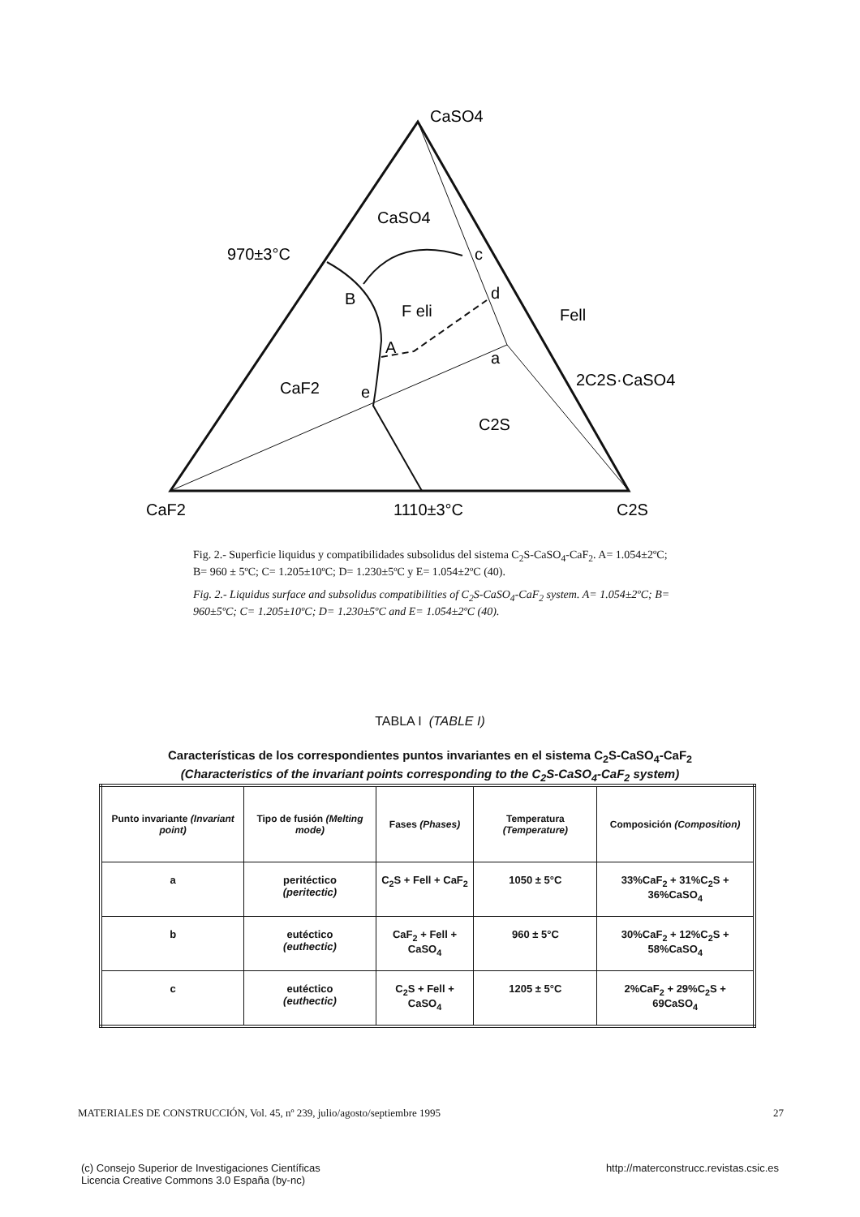CaSO4
CaSO4
970±3°C
c
B
F eli
d
Fell
A
a
2C2S·CaSO4
CaF2
e
C2S
CaF2
1110±3°C
C2S
Fig. 2.- Superficie liquidus y compatibilidades subsolidus del sistema C<sub>2</sub>S-CaSO<sub>4</sub>-CaF<sub>2</sub>. A= 1.054±2ºC; B= 960 ± 5ºC; C= 1.205±10ºC; D= 1.230±5ºC y E= 1.054±2ºC (40).
Fig. 2.- Liquidus surface and subsolidus compatibilities of C<sub>2</sub>S-CaSO<sub>4</sub>-CaF<sub>2</sub> system. A= 1.054±2ºC; B= 960±5ºC; C= 1.205±10ºC; D= 1.230±5ºC and E= 1.054±2ºC (40).
TABLA I (TABLE I)
Características de los correspondientes puntos invariantes en el sistema C<sub>2</sub>S-CaSO<sub>4</sub>-CaF<sub>2</sub>
(Characteristics of the invariant points corresponding to the C<sub>2</sub>S-CaSO<sub>4</sub>-CaF<sub>2</sub> system)
| Punto invariante (Invariant point) | Tipo de fusión (Melting mode) | Fases (Phases) | Temperatura (Temperature) | Composición (Composition) |
| --- | --- | --- | --- | --- |
| a | peritéctico (peritectic) | C<sub>2</sub>S + Fell + CaF<sub>2</sub> | 1050 ± 5°C | 33%CaF<sub>2</sub> + 31%C<sub>2</sub>S + 36%CaSO<sub>4</sub> |
| b | eutéctico (euthectic) | CaF<sub>2</sub> + Fell + CaSO<sub>4</sub> | 960 ± 5°C | 30%CaF<sub>2</sub> + 12%C<sub>2</sub>S + 58%CaSO<sub>4</sub> |
| c | eutéctico (euthectic) | C<sub>2</sub>S + Fell + CaSO<sub>4</sub> | 1205 ± 5°C | 2%CaF<sub>2</sub> + 29%C<sub>2</sub>S + 69CaSO<sub>4</sub> |
MATERIALES DE CONSTRUCCIÓN, Vol. 45, nº 239, julio/agosto/septiembre 1995 27
(c) Consejo Superior de Investigaciones Científicas
Licencia Creative Commons 3.0 España (by-nc) http://materconstrucc.revistas.csic.es